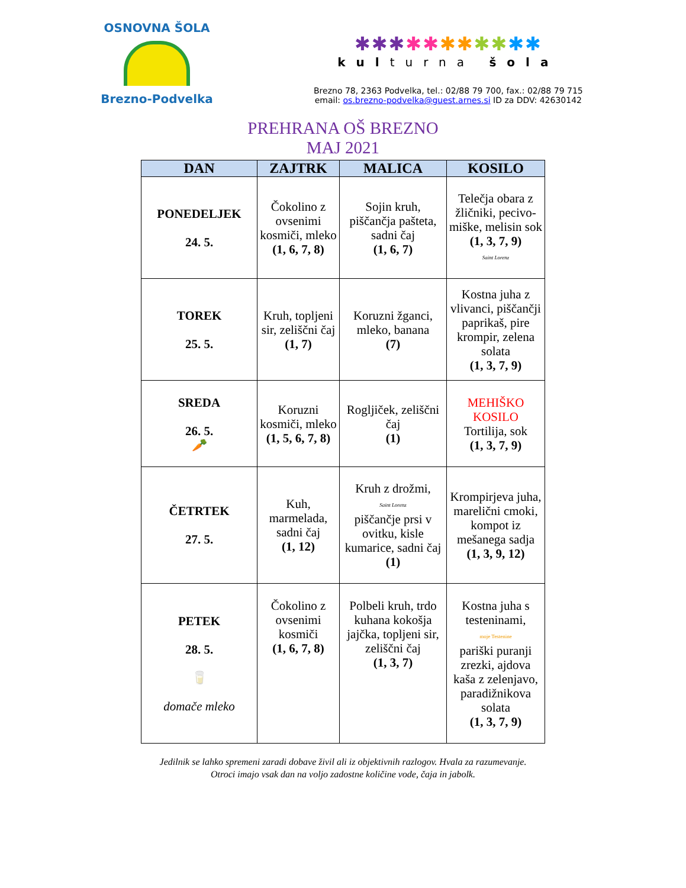OSNOVNA ŠOLA
Brezno-Podvelka
✱✱✱✱✱✱✱✱✱✱✱
kulturna šola
Brezno 78, 2363 Podvelka, tel.: 02/88 79 700, fax.: 02/88 79 715
email: os.brezno-podvelka@guest.arnes.si ID za DDV: 42630142
PREHRANA OŠ BREZNO
MAJ 2021
| DAN | ZAJTRK | MALICA | KOSILO |
| --- | --- | --- | --- |
| PONEDELJEK 24. 5. | Čokolino z ovsenimi kosmiči, mleko (1, 6, 7, 8) | Sojin kruh, piščančja pašteta, sadni čaj (1, 6, 7) | Telečja obara z žličniki, pecivo-miške, melisin sok (1, 3, 7, 9) Saint Lorenz |
| TOREK 25. 5. | Kruh, topljeni sir, zeliščni čaj (1, 7) | Koruzni žganci, mleko, banana (7) | Kostna juha z vlivanci, piščančji paprikaš, pire krompir, zelena solata (1, 3, 7, 9) |
| SREDA 26. 5. 🥕 | Koruzni kosmiči, mleko (1, 5, 6, 7, 8) | Rogljiček, zeliščni čaj (1) | MEHIŠKO KOSILO Tortilija, sok (1, 3, 7, 9) |
| ČETRTEK 27. 5. | Kuh, marmelada, sadni čaj (1, 12) | Kruh z drožmi, Saint Lorenz piščančje prsi v ovitku, kisle kumarice, sadni čaj (1) | Krompirjeva juha, marelični cmoki, kompot iz mešanega sadja (1, 3, 9, 12) |
| PETEK 28. 5. 🥛 domače mleko | Čokolino z ovsenimi kosmiči (1, 6, 7, 8) | Polbeli kruh, trdo kuhana kokošja jajčka, topljeni sir, zeliščni čaj (1, 3, 7) | Kostna juha s testeninami, moje Testenine pariški puranji zrezki, ajdova kaša z zelenjavo, paradižnikova solata (1, 3, 7, 9) |
Jedilnik se lahko spremeni zaradi dobave živil ali iz objektivnih razlogov. Hvala za razumevanje.
Otroci imajo vsak dan na voljo zadostne količine vode, čaja in jabolk.